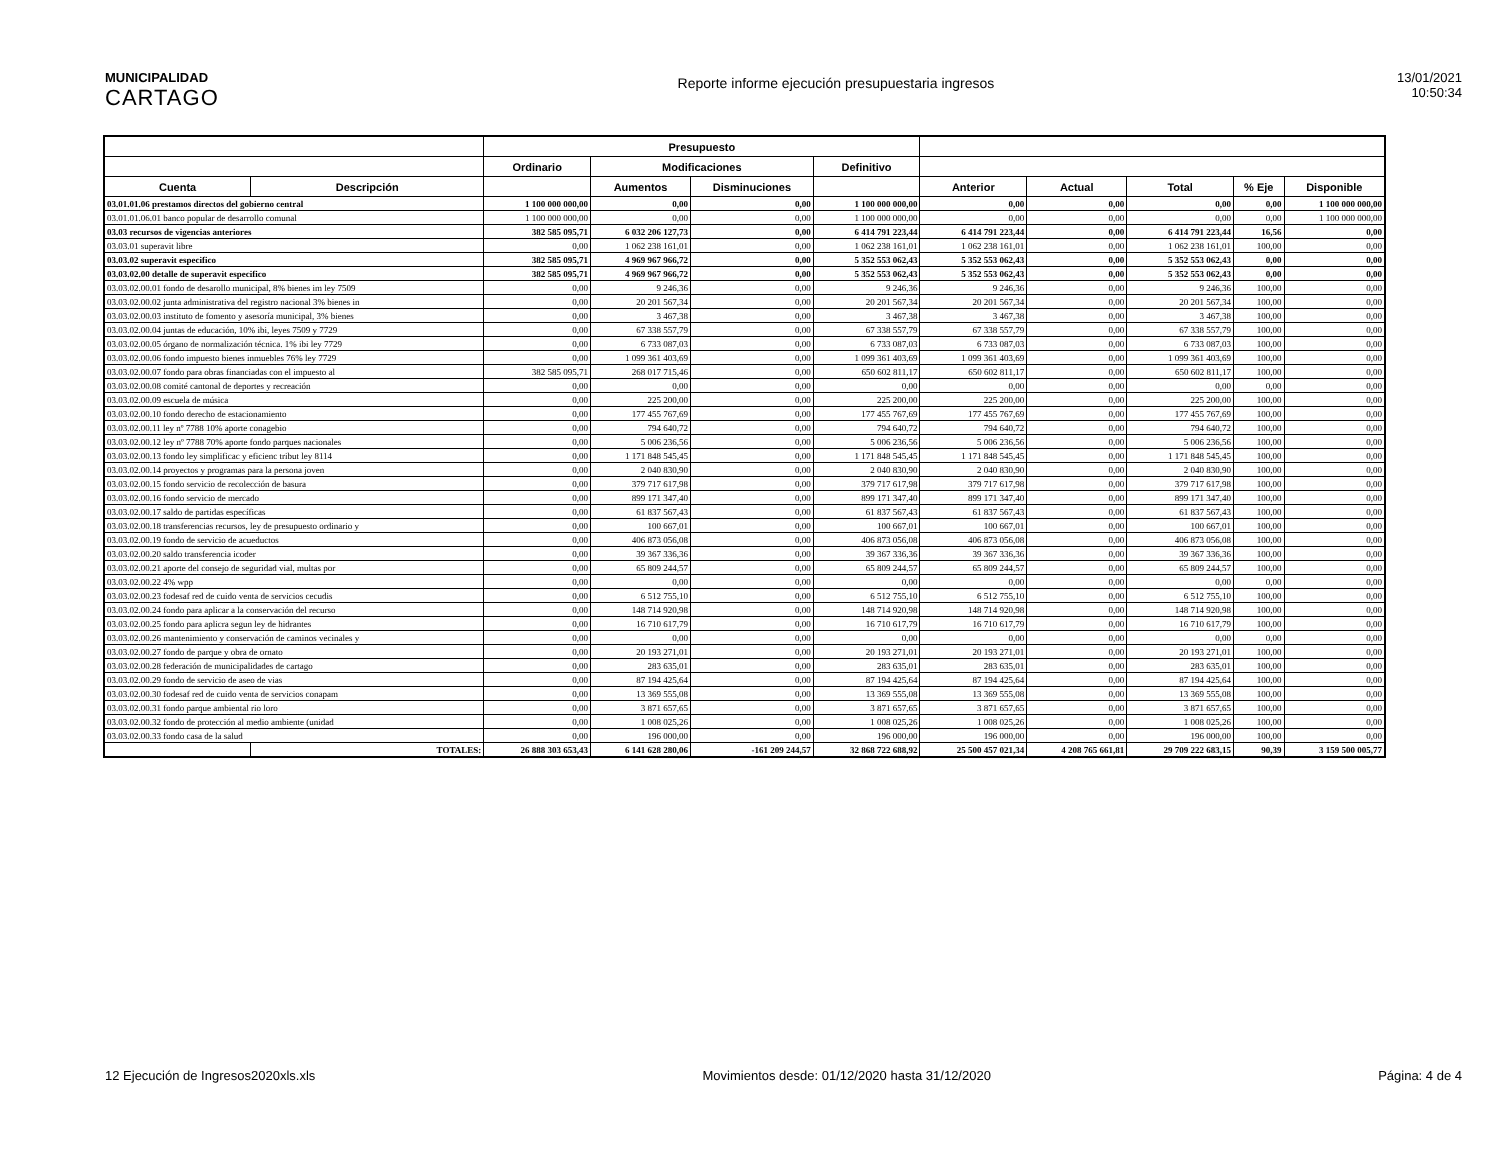MUNICIPALIDAD
CARTAGO
Reporte informe ejecución presupuestaria ingresos
13/01/2021
10:50:34
| | | Presupuesto | | | | | | | | |
| --- | --- | --- | --- | --- | --- | --- | --- | --- | --- | --- |
| | | Ordinario | Modificaciones | | Definitivo | | | | | |
| Cuenta | Descripción | | Aumentos | Disminuciones | | Anterior | Actual | Total | % Eje | Disponible |
| 03.01.01.06 prestamos directos del gobierno central | | 1 100 000 000,00 | 0,00 | 0,00 | 1 100 000 000,00 | 0,00 | 0,00 | 0,00 | 0,00 | 1 100 000 000,00 |
| 03.01.01.06.01 banco popular de desarrollo comunal | | 1 100 000 000,00 | 0,00 | 0,00 | 1 100 000 000,00 | 0,00 | 0,00 | 0,00 | 0,00 | 1 100 000 000,00 |
| 03.03 recursos de vigencias anteriores | | 382 585 095,71 | 6 032 206 127,73 | 0,00 | 6 414 791 223,44 | 6 414 791 223,44 | 0,00 | 6 414 791 223,44 | 16,56 | 0,00 |
| 03.03.01 superavit libre | | 0,00 | 1 062 238 161,01 | 0,00 | 1 062 238 161,01 | 1 062 238 161,01 | 0,00 | 1 062 238 161,01 | 100,00 | 0,00 |
| 03.03.02 superavit especifico | | 382 585 095,71 | 4 969 967 966,72 | 0,00 | 5 352 553 062,43 | 5 352 553 062,43 | 0,00 | 5 352 553 062,43 | 0,00 | 0,00 |
| 03.03.02.00 detalle de superavit especifico | | 382 585 095,71 | 4 969 967 966,72 | 0,00 | 5 352 553 062,43 | 5 352 553 062,43 | 0,00 | 5 352 553 062,43 | 0,00 | 0,00 |
| 03.03.02.00.01 fondo de desarollo municipal, 8% bienes im ley 7509 | | 0,00 | 9 246,36 | 0,00 | 9 246,36 | 9 246,36 | 0,00 | 9 246,36 | 100,00 | 0,00 |
| 03.03.02.00.02 junta administrativa del registro nacional 3% bienes in | | 0,00 | 20 201 567,34 | 0,00 | 20 201 567,34 | 20 201 567,34 | 0,00 | 20 201 567,34 | 100,00 | 0,00 |
| 03.03.02.00.03 instituto de fomento y asesoría municipal, 3% bienes | | 0,00 | 3 467,38 | 0,00 | 3 467,38 | 3 467,38 | 0,00 | 3 467,38 | 100,00 | 0,00 |
| 03.03.02.00.04 juntas de educación, 10% ibi, leyes 7509 y 7729 | | 0,00 | 67 338 557,79 | 0,00 | 67 338 557,79 | 67 338 557,79 | 0,00 | 67 338 557,79 | 100,00 | 0,00 |
| 03.03.02.00.05 órgano de normalización técnica. 1% ibi ley 7729 | | 0,00 | 6 733 087,03 | 0,00 | 6 733 087,03 | 6 733 087,03 | 0,00 | 6 733 087,03 | 100,00 | 0,00 |
| 03.03.02.00.06 fondo impuesto bienes inmuebles 76% ley 7729 | | 0,00 | 1 099 361 403,69 | 0,00 | 1 099 361 403,69 | 1 099 361 403,69 | 0,00 | 1 099 361 403,69 | 100,00 | 0,00 |
| 03.03.02.00.07 fondo para obras financiadas con el impuesto al | | 382 585 095,71 | 268 017 715,46 | 0,00 | 650 602 811,17 | 650 602 811,17 | 0,00 | 650 602 811,17 | 100,00 | 0,00 |
| 03.03.02.00.08 comité cantonal de deportes y recreación | | 0,00 | 0,00 | 0,00 | 0,00 | 0,00 | 0,00 | 0,00 | 0,00 | 0,00 |
| 03.03.02.00.09 escuela de música | | 0,00 | 225 200,00 | 0,00 | 225 200,00 | 225 200,00 | 0,00 | 225 200,00 | 100,00 | 0,00 |
| 03.03.02.00.10 fondo derecho de estacionamiento | | 0,00 | 177 455 767,69 | 0,00 | 177 455 767,69 | 177 455 767,69 | 0,00 | 177 455 767,69 | 100,00 | 0,00 |
| 03.03.02.00.11 ley nº 7788 10% aporte conagebio | | 0,00 | 794 640,72 | 0,00 | 794 640,72 | 794 640,72 | 0,00 | 794 640,72 | 100,00 | 0,00 |
| 03.03.02.00.12 ley nº 7788 70% aporte fondo parques nacionales | | 0,00 | 5 006 236,56 | 0,00 | 5 006 236,56 | 5 006 236,56 | 0,00 | 5 006 236,56 | 100,00 | 0,00 |
| 03.03.02.00.13 fondo ley simplificac y eficienc tribut ley 8114 | | 0,00 | 1 171 848 545,45 | 0,00 | 1 171 848 545,45 | 1 171 848 545,45 | 0,00 | 1 171 848 545,45 | 100,00 | 0,00 |
| 03.03.02.00.14 proyectos y programas para la persona joven | | 0,00 | 2 040 830,90 | 0,00 | 2 040 830,90 | 2 040 830,90 | 0,00 | 2 040 830,90 | 100,00 | 0,00 |
| 03.03.02.00.15 fondo servicio de recolección de basura | | 0,00 | 379 717 617,98 | 0,00 | 379 717 617,98 | 379 717 617,98 | 0,00 | 379 717 617,98 | 100,00 | 0,00 |
| 03.03.02.00.16 fondo servicio de mercado | | 0,00 | 899 171 347,40 | 0,00 | 899 171 347,40 | 899 171 347,40 | 0,00 | 899 171 347,40 | 100,00 | 0,00 |
| 03.03.02.00.17 saldo de partidas específicas | | 0,00 | 61 837 567,43 | 0,00 | 61 837 567,43 | 61 837 567,43 | 0,00 | 61 837 567,43 | 100,00 | 0,00 |
| 03.03.02.00.18 transferencias recursos, ley de presupuesto ordinario y | | 0,00 | 100 667,01 | 0,00 | 100 667,01 | 100 667,01 | 0,00 | 100 667,01 | 100,00 | 0,00 |
| 03.03.02.00.19 fondo de servicio de acueductos | | 0,00 | 406 873 056,08 | 0,00 | 406 873 056,08 | 406 873 056,08 | 0,00 | 406 873 056,08 | 100,00 | 0,00 |
| 03.03.02.00.20 saldo transferencia icoder | | 0,00 | 39 367 336,36 | 0,00 | 39 367 336,36 | 39 367 336,36 | 0,00 | 39 367 336,36 | 100,00 | 0,00 |
| 03.03.02.00.21 aporte del consejo de seguridad vial, multas por | | 0,00 | 65 809 244,57 | 0,00 | 65 809 244,57 | 65 809 244,57 | 0,00 | 65 809 244,57 | 100,00 | 0,00 |
| 03.03.02.00.22 4% wpp | | 0,00 | 0,00 | 0,00 | 0,00 | 0,00 | 0,00 | 0,00 | 0,00 | 0,00 |
| 03.03.02.00.23 fodesaf red de cuido venta de servicios cecudis | | 0,00 | 6 512 755,10 | 0,00 | 6 512 755,10 | 6 512 755,10 | 0,00 | 6 512 755,10 | 100,00 | 0,00 |
| 03.03.02.00.24 fondo para aplicar a la conservación del recurso | | 0,00 | 148 714 920,98 | 0,00 | 148 714 920,98 | 148 714 920,98 | 0,00 | 148 714 920,98 | 100,00 | 0,00 |
| 03.03.02.00.25 fondo para aplicra segun ley de hidrantes | | 0,00 | 16 710 617,79 | 0,00 | 16 710 617,79 | 16 710 617,79 | 0,00 | 16 710 617,79 | 100,00 | 0,00 |
| 03.03.02.00.26 mantenimiento y conservación de caminos vecinales y | | 0,00 | 0,00 | 0,00 | 0,00 | 0,00 | 0,00 | 0,00 | 0,00 | 0,00 |
| 03.03.02.00.27 fondo de parque y obra de ornato | | 0,00 | 20 193 271,01 | 0,00 | 20 193 271,01 | 20 193 271,01 | 0,00 | 20 193 271,01 | 100,00 | 0,00 |
| 03.03.02.00.28 federación de municipalidades de cartago | | 0,00 | 283 635,01 | 0,00 | 283 635,01 | 283 635,01 | 0,00 | 283 635,01 | 100,00 | 0,00 |
| 03.03.02.00.29 fondo de servicio de aseo de vias | | 0,00 | 87 194 425,64 | 0,00 | 87 194 425,64 | 87 194 425,64 | 0,00 | 87 194 425,64 | 100,00 | 0,00 |
| 03.03.02.00.30 fodesaf red de cuido venta de servicios conapam | | 0,00 | 13 369 555,08 | 0,00 | 13 369 555,08 | 13 369 555,08 | 0,00 | 13 369 555,08 | 100,00 | 0,00 |
| 03.03.02.00.31 fondo parque ambiental rio loro | | 0,00 | 3 871 657,65 | 0,00 | 3 871 657,65 | 3 871 657,65 | 0,00 | 3 871 657,65 | 100,00 | 0,00 |
| 03.03.02.00.32 fondo de protección al medio ambiente (unidad | | 0,00 | 1 008 025,26 | 0,00 | 1 008 025,26 | 1 008 025,26 | 0,00 | 1 008 025,26 | 100,00 | 0,00 |
| 03.03.02.00.33 fondo casa de la salud | | 0,00 | 196 000,00 | 0,00 | 196 000,00 | 196 000,00 | 0,00 | 196 000,00 | 100,00 | 0,00 |
| | TOTALES: | 26 888 303 653,43 | 6 141 628 280,06 | -161 209 244,57 | 32 868 722 688,92 | 25 500 457 021,34 | 4 208 765 661,81 | 29 709 222 683,15 | 90,39 | 3 159 500 005,77 |
12 Ejecución de Ingresos2020xls.xls Movimientos desde: 01/12/2020 hasta 31/12/2020 Página: 4 de 4